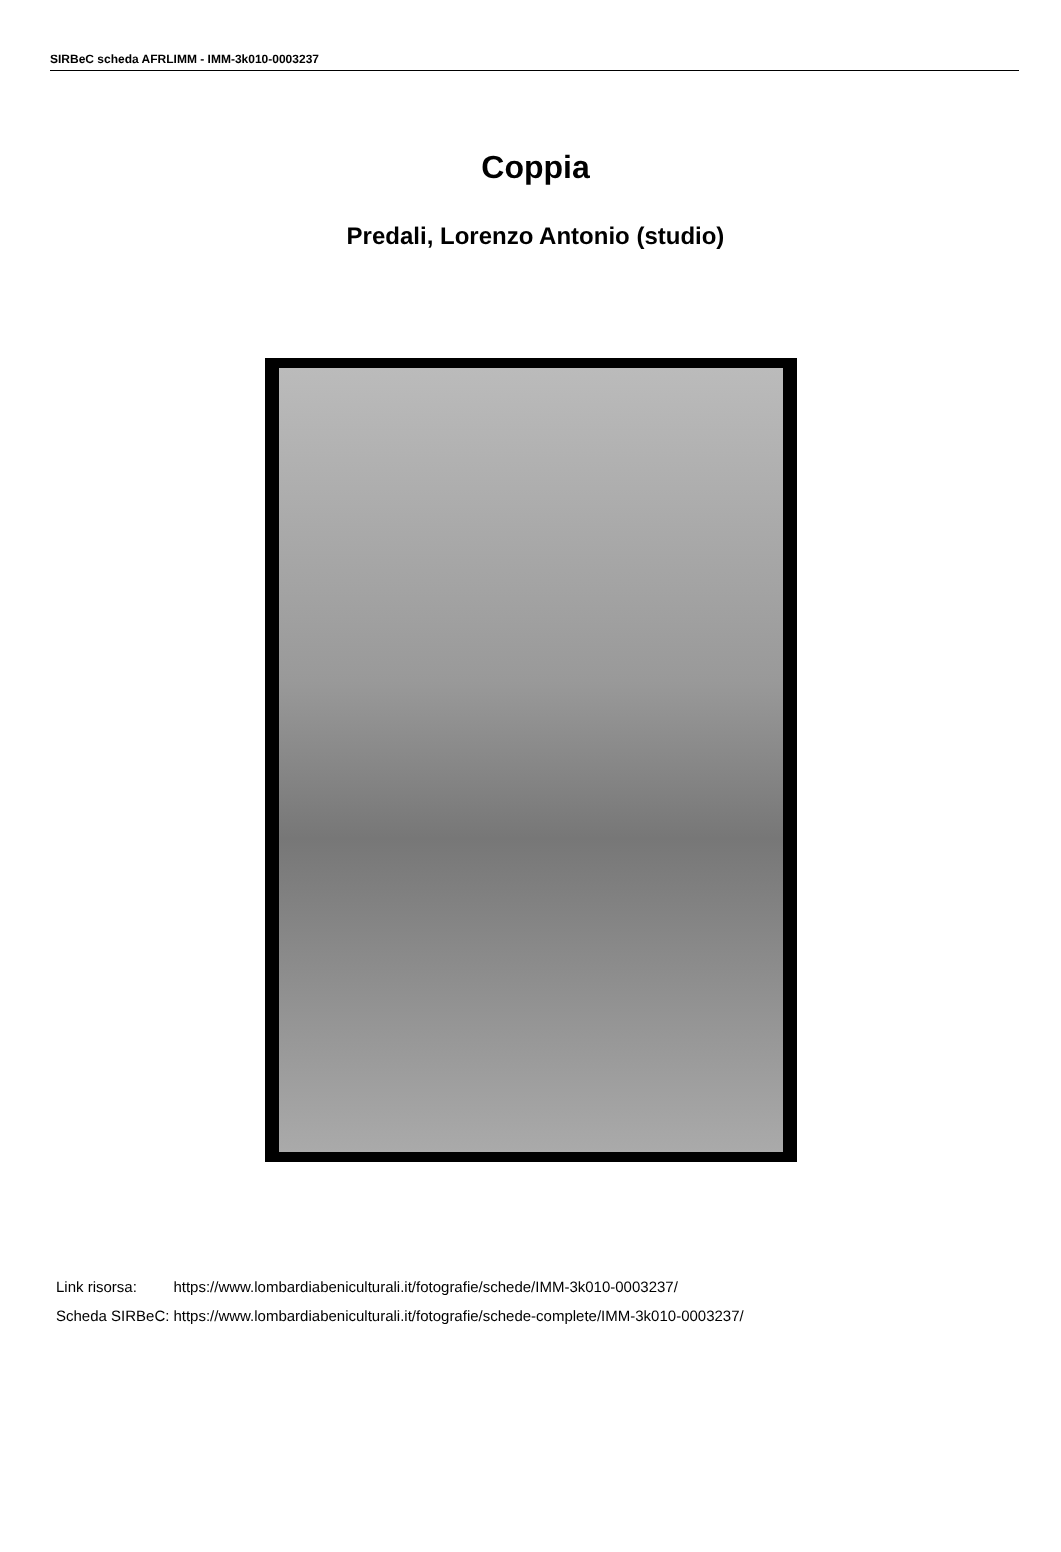SIRBeC scheda AFRLIMM - IMM-3k010-0003237
Coppia
Predali, Lorenzo Antonio (studio)
| Link risorsa: | https://www.lombardiabeniculturali.it/fotografie/schede/IMM-3k010-0003237/ |
| Scheda SIRBeC: | https://www.lombardiabeniculturali.it/fotografie/schede-complete/IMM-3k010-0003237/ |